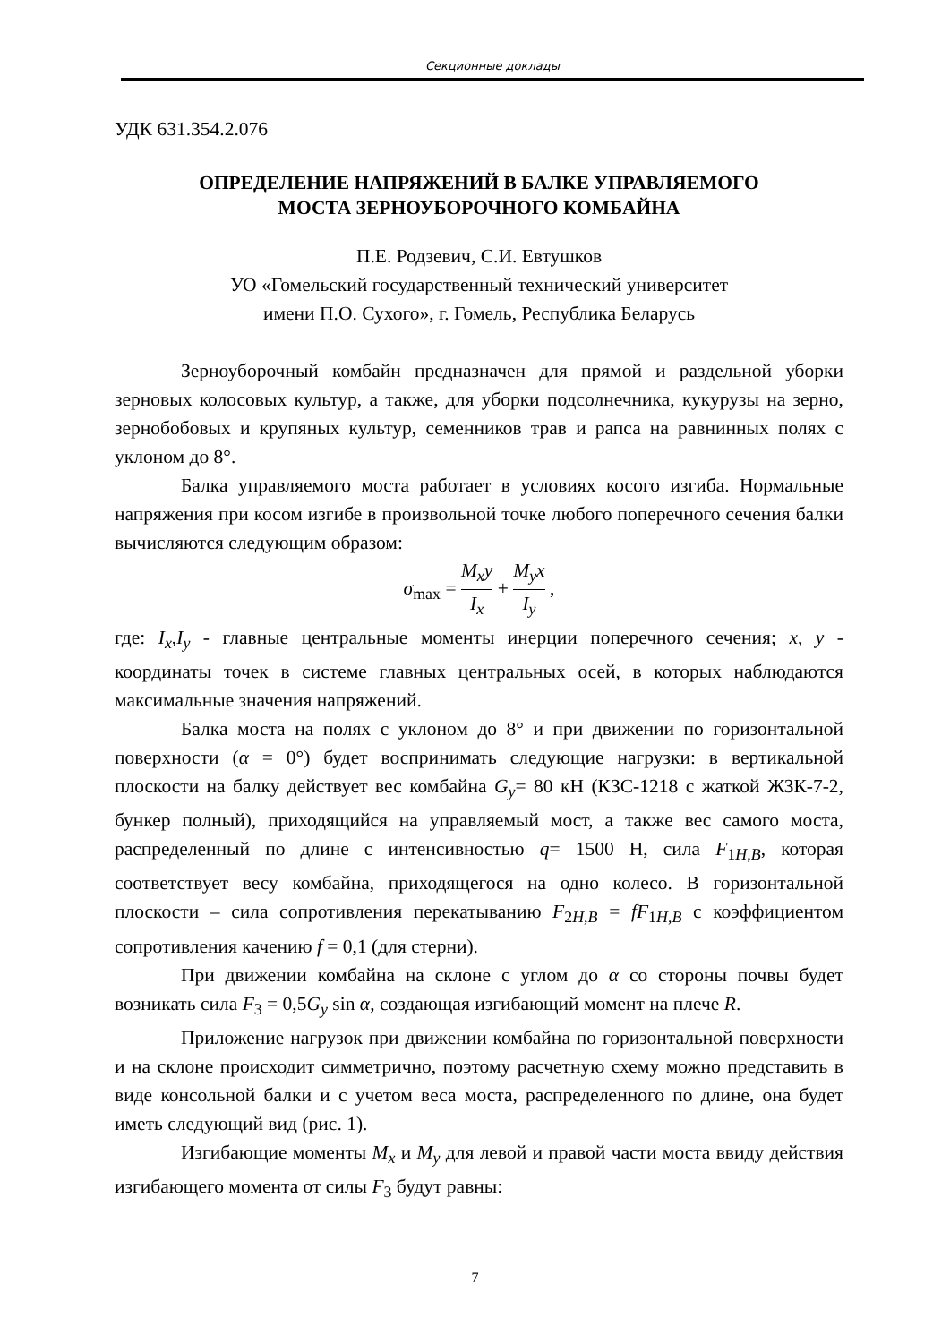Секционные доклады
УДК 631.354.2.076
ОПРЕДЕЛЕНИЕ НАПРЯЖЕНИЙ В БАЛКЕ УПРАВЛЯЕМОГО
МОСТА ЗЕРНОУБОРОЧНОГО КОМБАЙНА
П.Е. Родзевич, С.И. Евтушков
УО «Гомельский государственный технический университет
имени П.О. Сухого», г. Гомель, Республика Беларусь
Зерноуборочный комбайн предназначен для прямой и раздельной уборки зерновых колосовых культур, а также, для уборки подсолнечника, кукурузы на зерно, зернобобовых и крупяных культур, семенников трав и рапса на равнинных полях с уклоном до 8°.
Балка управляемого моста работает в условиях косого изгиба. Нормальные напряжения при косом изгибе в произвольной точке любого поперечного сечения балки вычисляются следующим образом:
σ<sub>max</sub> = M<sub>x</sub>y I<sub>x</sub> + M<sub>y</sub>x I<sub>y</sub> ,
где: I<sub>x</sub>,I<sub>y</sub> - главные центральные моменты инерции поперечного сечения; x, y - координаты точек в системе главных центральных осей, в которых наблюдаются максимальные значения напряжений.
Балка моста на полях с уклоном до 8° и при движении по горизонтальной поверхности (α = 0°) будет воспринимать следующие нагрузки: в вертикальной плоскости на балку действует вес комбайна G<sub>y</sub>= 80 кН (КЗС-1218 с жаткой ЖЗК-7-2, бункер полный), приходящийся на управляемый мост, а также вес самого моста, распределенный по длине с интенсивностью q= 1500 Н, сила F<sub>1H,B</sub>, которая соответствует весу комбайна, приходящегося на одно колесо. В горизонтальной плоскости – сила сопротивления перекатыванию F<sub>2H,B</sub> = fF<sub>1H,B</sub> с коэффициентом сопротивления качению f = 0,1 (для стерни).
При движении комбайна на склоне с углом до α со стороны почвы будет возникать сила F<sub>3</sub> = 0,5G<sub>y</sub> sin α, создающая изгибающий момент на плече R.
Приложение нагрузок при движении комбайна по горизонтальной поверхности и на склоне происходит симметрично, поэтому расчетную схему можно представить в виде консольной балки и с учетом веса моста, распределенного по длине, она будет иметь следующий вид (рис. 1).
Изгибающие моменты M<sub>x</sub> и M<sub>y</sub> для левой и правой части моста ввиду действия изгибающего момента от силы F<sub>3</sub> будут равны:
7